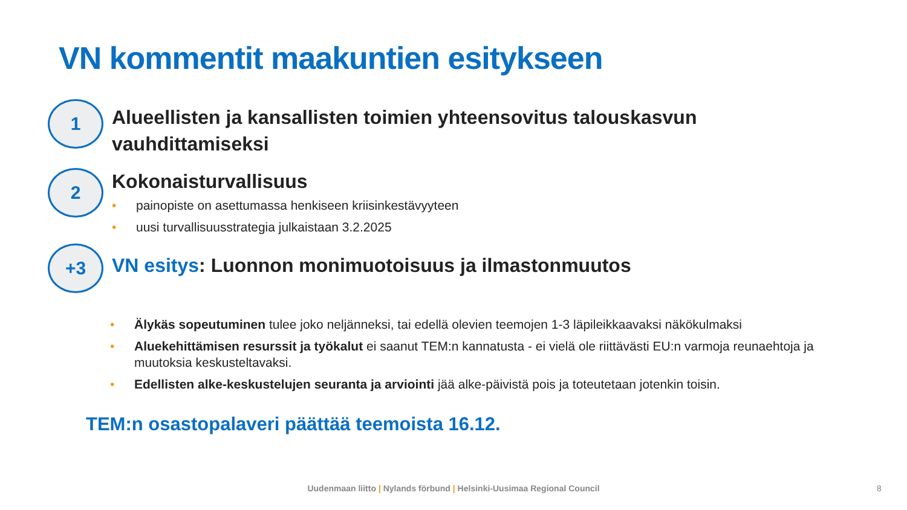VN kommentit maakuntien esitykseen
1
Alueellisten ja kansallisten toimien yhteensovitus talouskasvun
vauhdittamiseksi
2
Kokonaisturvallisuus
• painopiste on asettumassa henkiseen kriisinkestävyyteen
• uusi turvallisuusstrategia julkaistaan 3.2.2025
+3
VN esitys: Luonnon monimuotoisuus ja ilmastonmuutos
• Älykäs sopeutuminen tulee joko neljänneksi, tai edellä olevien teemojen 1-3 läpileikkaavaksi näkökulmaksi
• Aluekehittämisen resurssit ja työkalut ei saanut TEM:n kannatusta - ei vielä ole riittävästi EU:n varmoja reunaehtoja ja muutoksia keskusteltavaksi.
• Edellisten alke-keskustelujen seuranta ja arviointi jää alke-päivistä pois ja toteutetaan jotenkin toisin.
TEM:n osastopalaveri päättää teemoista 16.12.
Uudenmaan liitto | Nylands förbund | Helsinki-Uusimaa Regional Council 8